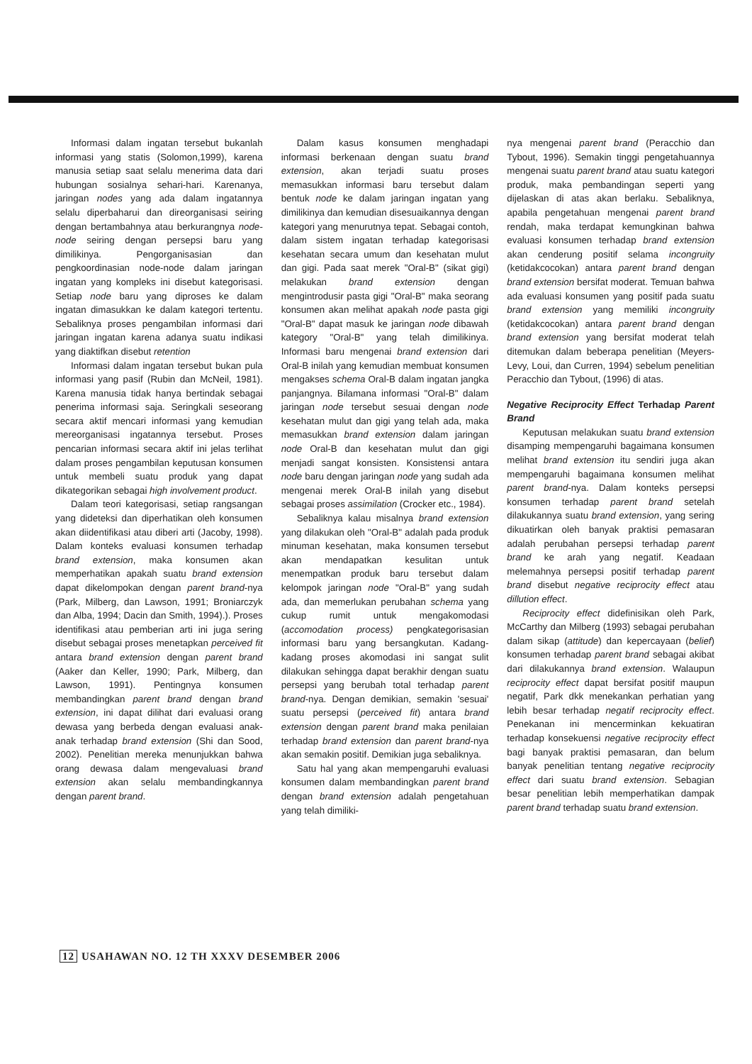Informasi dalam ingatan tersebut bukanlah informasi yang statis (Solomon,1999), karena manusia setiap saat selalu menerima data dari hubungan sosialnya sehari-hari. Karenanya, jaringan nodes yang ada dalam ingatannya selalu diperbaharui dan direorganisasi seiring dengan bertambahnya atau berkurangnya node-node seiring dengan persepsi baru yang dimilikinya. Pengorganisasian dan pengkoordinasian node-node dalam jaringan ingatan yang kompleks ini disebut kategorisasi. Setiap node baru yang diproses ke dalam ingatan dimasukkan ke dalam kategori tertentu. Sebaliknya proses pengambilan informasi dari jaringan ingatan karena adanya suatu indikasi yang diaktifkan disebut retention
Informasi dalam ingatan tersebut bukan pula informasi yang pasif (Rubin dan McNeil, 1981). Karena manusia tidak hanya bertindak sebagai penerima informasi saja. Seringkali seseorang secara aktif mencari informasi yang kemudian mereorganisasi ingatannya tersebut. Proses pencarian informasi secara aktif ini jelas terlihat dalam proses pengambilan keputusan konsumen untuk membeli suatu produk yang dapat dikategorikan sebagai high involvement product.
Dalam teori kategorisasi, setiap rangsangan yang dideteksi dan diperhatikan oleh konsumen akan diidentifikasi atau diberi arti (Jacoby, 1998). Dalam konteks evaluasi konsumen terhadap brand extension, maka konsumen akan memperhatikan apakah suatu brand extension dapat dikelompokan dengan parent brand-nya (Park, Milberg, dan Lawson, 1991; Broniarczyk dan Alba, 1994; Dacin dan Smith, 1994).). Proses identifikasi atau pemberian arti ini juga sering disebut sebagai proses menetapkan perceived fit antara brand extension dengan parent brand (Aaker dan Keller, 1990; Park, Milberg, dan Lawson, 1991). Pentingnya konsumen membandingkan parent brand dengan brand extension, ini dapat dilihat dari evaluasi orang dewasa yang berbeda dengan evaluasi anak-anak terhadap brand extension (Shi dan Sood, 2002). Penelitian mereka menunjukkan bahwa orang dewasa dalam mengevaluasi brand extension akan selalu membandingkannya dengan parent brand.
Dalam kasus konsumen menghadapi informasi berkenaan dengan suatu brand extension, akan terjadi suatu proses memasukkan informasi baru tersebut dalam bentuk node ke dalam jaringan ingatan yang dimilikinya dan kemudian disesuaikannya dengan kategori yang menurutnya tepat. Sebagai contoh, dalam sistem ingatan terhadap kategorisasi kesehatan secara umum dan kesehatan mulut dan gigi. Pada saat merek "Oral-B" (sikat gigi) melakukan brand extension dengan mengintrodusir pasta gigi "Oral-B" maka seorang konsumen akan melihat apakah node pasta gigi "Oral-B" dapat masuk ke jaringan node dibawah kategory "Oral-B" yang telah dimilikinya. Informasi baru mengenai brand extension dari Oral-B inilah yang kemudian membuat konsumen mengakses schema Oral-B dalam ingatan jangka panjangnya. Bilamana informasi "Oral-B" dalam jaringan node tersebut sesuai dengan node kesehatan mulut dan gigi yang telah ada, maka memasukkan brand extension dalam jaringan node Oral-B dan kesehatan mulut dan gigi menjadi sangat konsisten. Konsistensi antara node baru dengan jaringan node yang sudah ada mengenai merek Oral-B inilah yang disebut sebagai proses assimilation (Crocker etc., 1984).
Sebaliknya kalau misalnya brand extension yang dilakukan oleh "Oral-B" adalah pada produk minuman kesehatan, maka konsumen tersebut akan mendapatkan kesulitan untuk menempatkan produk baru tersebut dalam kelompok jaringan node "Oral-B" yang sudah ada, dan memerlukan perubahan schema yang cukup rumit untuk mengakomodasi (accomodation process) pengkategorisasian informasi baru yang bersangkutan. Kadang-kadang proses akomodasi ini sangat sulit dilakukan sehingga dapat berakhir dengan suatu persepsi yang berubah total terhadap parent brand-nya. Dengan demikian, semakin 'sesuai' suatu persepsi (perceived fit) antara brand extension dengan parent brand maka penilaian terhadap brand extension dan parent brand-nya akan semakin positif. Demikian juga sebaliknya.
Satu hal yang akan mempengaruhi evaluasi konsumen dalam membandingkan parent brand dengan brand extension adalah pengetahuan yang telah dimiliki-
nya mengenai parent brand (Peracchio dan Tybout, 1996). Semakin tinggi pengetahuannya mengenai suatu parent brand atau suatu kategori produk, maka pembandingan seperti yang dijelaskan di atas akan berlaku. Sebaliknya, apabila pengetahuan mengenai parent brand rendah, maka terdapat kemungkinan bahwa evaluasi konsumen terhadap brand extension akan cenderung positif selama incongruity (ketidakcocokan) antara parent brand dengan brand extension bersifat moderat. Temuan bahwa ada evaluasi konsumen yang positif pada suatu brand extension yang memiliki incongruity (ketidakcocokan) antara parent brand dengan brand extension yang bersifat moderat telah ditemukan dalam beberapa penelitian (Meyers-Levy, Loui, dan Curren, 1994) sebelum penelitian Peracchio dan Tybout, (1996) di atas.
Negative Reciprocity Effect Terhadap Parent Brand
Keputusan melakukan suatu brand extension disamping mempengaruhi bagaimana konsumen melihat brand extension itu sendiri juga akan mempengaruhi bagaimana konsumen melihat parent brand-nya. Dalam konteks persepsi konsumen terhadap parent brand setelah dilakukannya suatu brand extension, yang sering dikuatirkan oleh banyak praktisi pemasaran adalah perubahan persepsi terhadap parent brand ke arah yang negatif. Keadaan melemahnya persepsi positif terhadap parent brand disebut negative reciprocity effect atau dillution effect.
Reciprocity effect didefinisikan oleh Park, McCarthy dan Milberg (1993) sebagai perubahan dalam sikap (attitude) dan kepercayaan (belief) konsumen terhadap parent brand sebagai akibat dari dilakukannya brand extension. Walaupun reciprocity effect dapat bersifat positif maupun negatif, Park dkk menekankan perhatian yang lebih besar terhadap negatif reciprocity effect. Penekanan ini mencerminkan kekuatiran terhadap konsekuensi negative reciprocity effect bagi banyak praktisi pemasaran, dan belum banyak penelitian tentang negative reciprocity effect dari suatu brand extension. Sebagian besar penelitian lebih memperhatikan dampak parent brand terhadap suatu brand extension.
12 USAHAWAN NO. 12 TH XXXV DESEMBER 2006